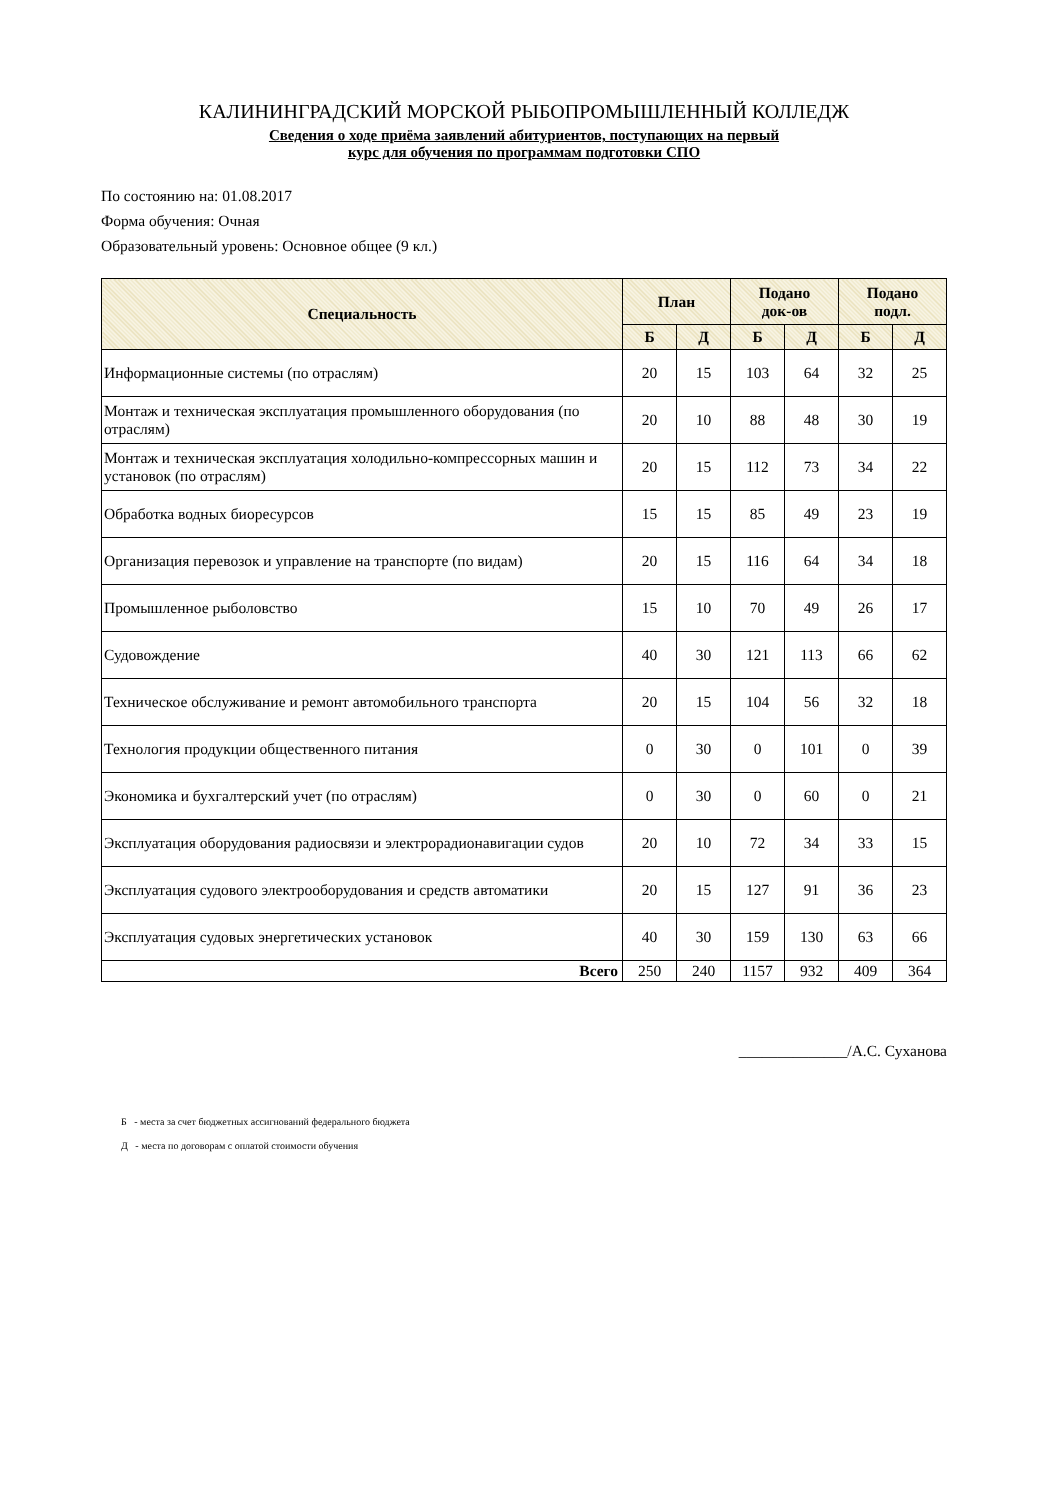КАЛИНИНГРАДСКИЙ МОРСКОЙ РЫБОПРОМЫШЛЕННЫЙ КОЛЛЕДЖ
Сведения о ходе приёма заявлений абитуриентов, поступающих на первый
курс для обучения по программам подготовки СПО
По состоянию на: 01.08.2017
Форма обучения: Очная
Образовательный уровень: Основное общее (9 кл.)
| Специальность | План | | Подано док-ов | | Подано подл. | |
| --- | --- | --- | --- | --- | --- | --- |
| | Б | Д | Б | Д | Б | Д |
| Информационные системы (по отраслям) | 20 | 15 | 103 | 64 | 32 | 25 |
| Монтаж и техническая эксплуатация промышленного оборудования (по отраслям) | 20 | 10 | 88 | 48 | 30 | 19 |
| Монтаж и техническая эксплуатация холодильно-компрессорных машин и установок (по отраслям) | 20 | 15 | 112 | 73 | 34 | 22 |
| Обработка водных биоресурсов | 15 | 15 | 85 | 49 | 23 | 19 |
| Организация перевозок и управление на транспорте (по видам) | 20 | 15 | 116 | 64 | 34 | 18 |
| Промышленное рыболовство | 15 | 10 | 70 | 49 | 26 | 17 |
| Судовождение | 40 | 30 | 121 | 113 | 66 | 62 |
| Техническое обслуживание и ремонт автомобильного транспорта | 20 | 15 | 104 | 56 | 32 | 18 |
| Технология продукции общественного питания | 0 | 30 | 0 | 101 | 0 | 39 |
| Экономика и бухгалтерский учет (по отраслям) | 0 | 30 | 0 | 60 | 0 | 21 |
| Эксплуатация оборудования радиосвязи и электрорадионавигации судов | 20 | 10 | 72 | 34 | 33 | 15 |
| Эксплуатация судового электрооборудования и средств автоматики | 20 | 15 | 127 | 91 | 36 | 23 |
| Эксплуатация судовых энергетических установок | 40 | 30 | 159 | 130 | 63 | 66 |
| Всего | 250 | 240 | 1157 | 932 | 409 | 364 |
______________/А.С. Суханова
Б - места за счет бюджетных ассигнований федерального бюджета
Д - места по договорам с оплатой стоимости обучения